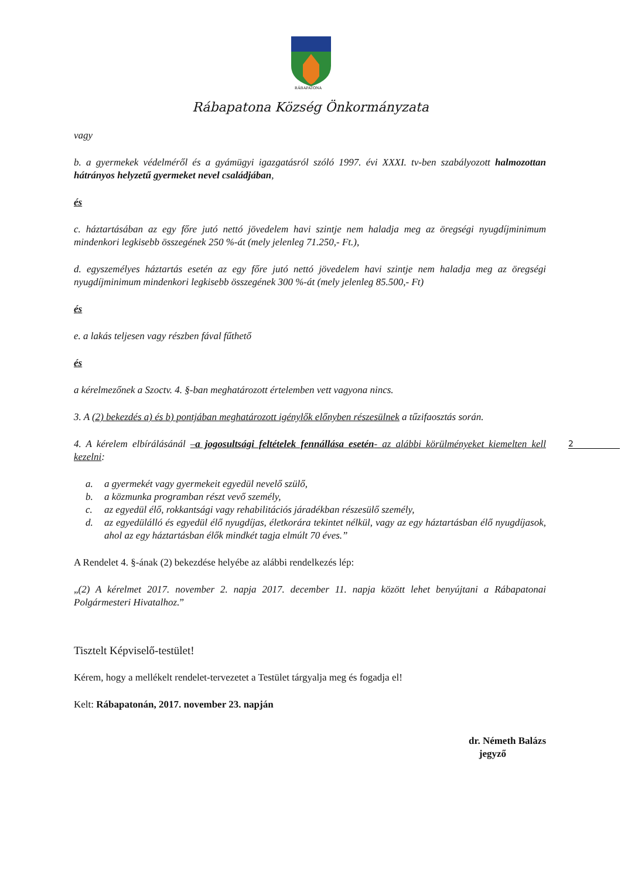RÁBAPATONA
Rábapatona Község Önkormányzata
vagy
b. a gyermekek védelméről és a gyámügyi igazgatásról szóló 1997. évi XXXI. tv-ben szabályozott halmozottan hátrányos helyzetű gyermeket nevel családjában,
és
c. háztartásában az egy főre jutó nettó jövedelem havi szintje nem haladja meg az öregségi nyugdíjminimum mindenkori legkisebb összegének 250 %-át (mely jelenleg 71.250,- Ft.),
d. egyszemélyes háztartás esetén az egy főre jutó nettó jövedelem havi szintje nem haladja meg az öregségi nyugdíjminimum mindenkori legkisebb összegének 300 %-át (mely jelenleg 85.500,- Ft)
és
e. a lakás teljesen vagy részben fával fűthető
és
a kérelmezőnek a Szoctv. 4. §-ban meghatározott értelemben vett vagyona nincs.
3. A (2) bekezdés a) és b) pontjában meghatározott igénylők előnyben részesülnek a tűzifaosztás során.
4. A kérelem elbírálásánál –a jogosultsági feltételek fennállása esetén- az alábbi körülményeket kiemelten kell kezelni:
a. a gyermekét vagy gyermekeit egyedül nevelő szülő,
b. a közmunka programban részt vevő személy,
c. az egyedül élő, rokkantsági vagy rehabilitációs járadékban részesülő személy,
d. az egyedülálló és egyedül élő nyugdíjas, életkorára tekintet nélkül, vagy az egy háztartásban élő nyugdíjasok, ahol az egy háztartásban élők mindkét tagja elmúlt 70 éves.”
A Rendelet 4. §-ának (2) bekezdése helyébe az alábbi rendelkezés lép:
„(2) A kérelmet 2017. november 2. napja 2017. december 11. napja között lehet benyújtani a Rábapatonai Polgármesteri Hivatalhoz.”
Tisztelt Képviselő-testület!
Kérem, hogy a mellékelt rendelet-tervezetet a Testület tárgyalja meg és fogadja el!
Kelt: Rábapatonán, 2017. november 23. napján
dr. Németh Balázs
jegyző
2